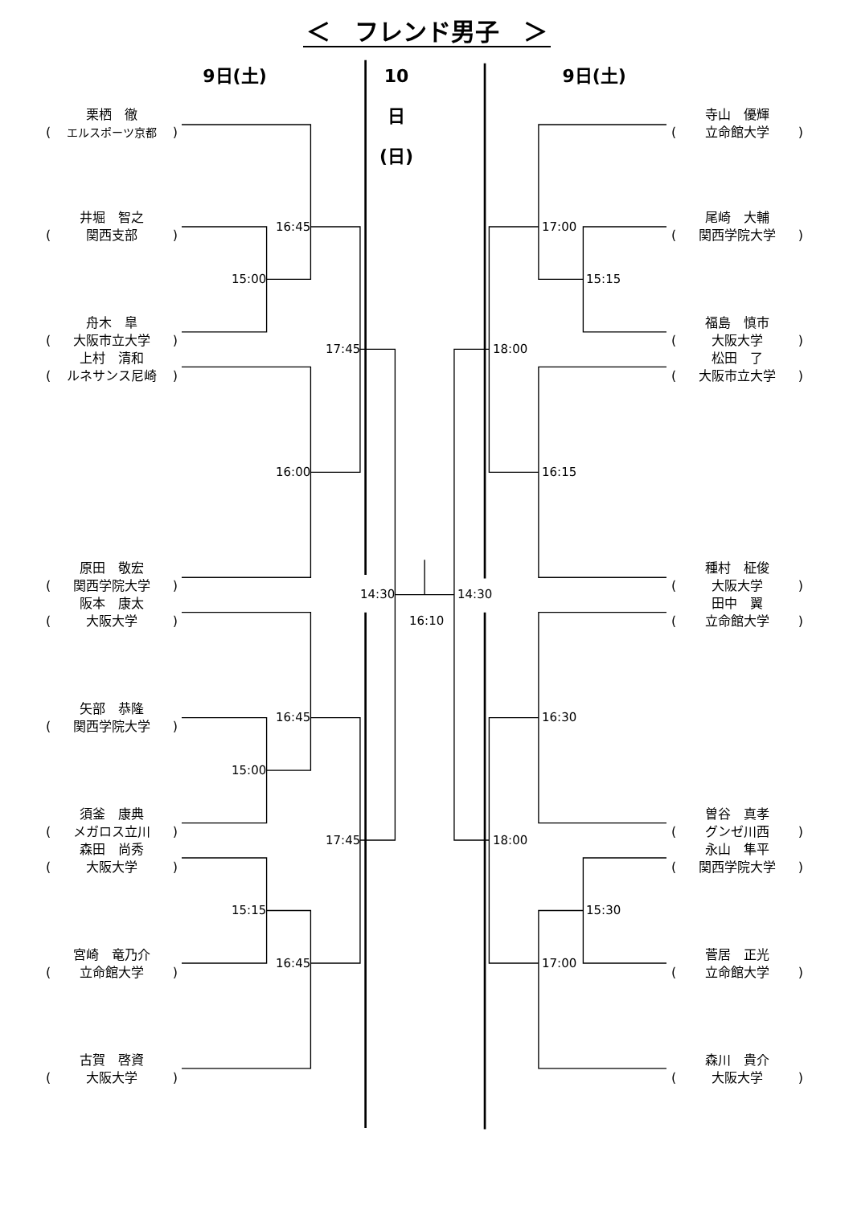＜　フレンド男子　＞
9日(土) 10日(日) 9日(土)
栗栖　徹
(エルスポーツ京都)
井堀　智之
(関西支部)
舟木　皐
(大阪市立大学)
上村　清和
(ルネサンス尼崎)
原田　敬宏
(関西学院大学)
阪本　康太
(大阪大学)
矢部　恭隆
(関西学院大学)
須釜　康典
(メガロス立川)
森田　尚秀
(大阪大学)
宮崎　竜乃介
(立命館大学)
古賀　啓資
(大阪大学)
16:45 17:00
15:00 15:15
17:45 18:00
16:00 16:15
14:30 14:30
16:10
16:45 16:30
15:00
17:45 18:00
15:15 15:30
16:45 17:00
寺山　優輝
(立命館大学)
尾崎　大輔
(関西学院大学)
福島　慎市
(大阪大学)
松田　了
(大阪市立大学)
種村　柾俊
(大阪大学)
田中　翼
(立命館大学)
曽谷　真孝
(グンゼ川西)
永山　隼平
(関西学院大学)
菅居　正光
(立命館大学)
森川　貴介
(大阪大学)